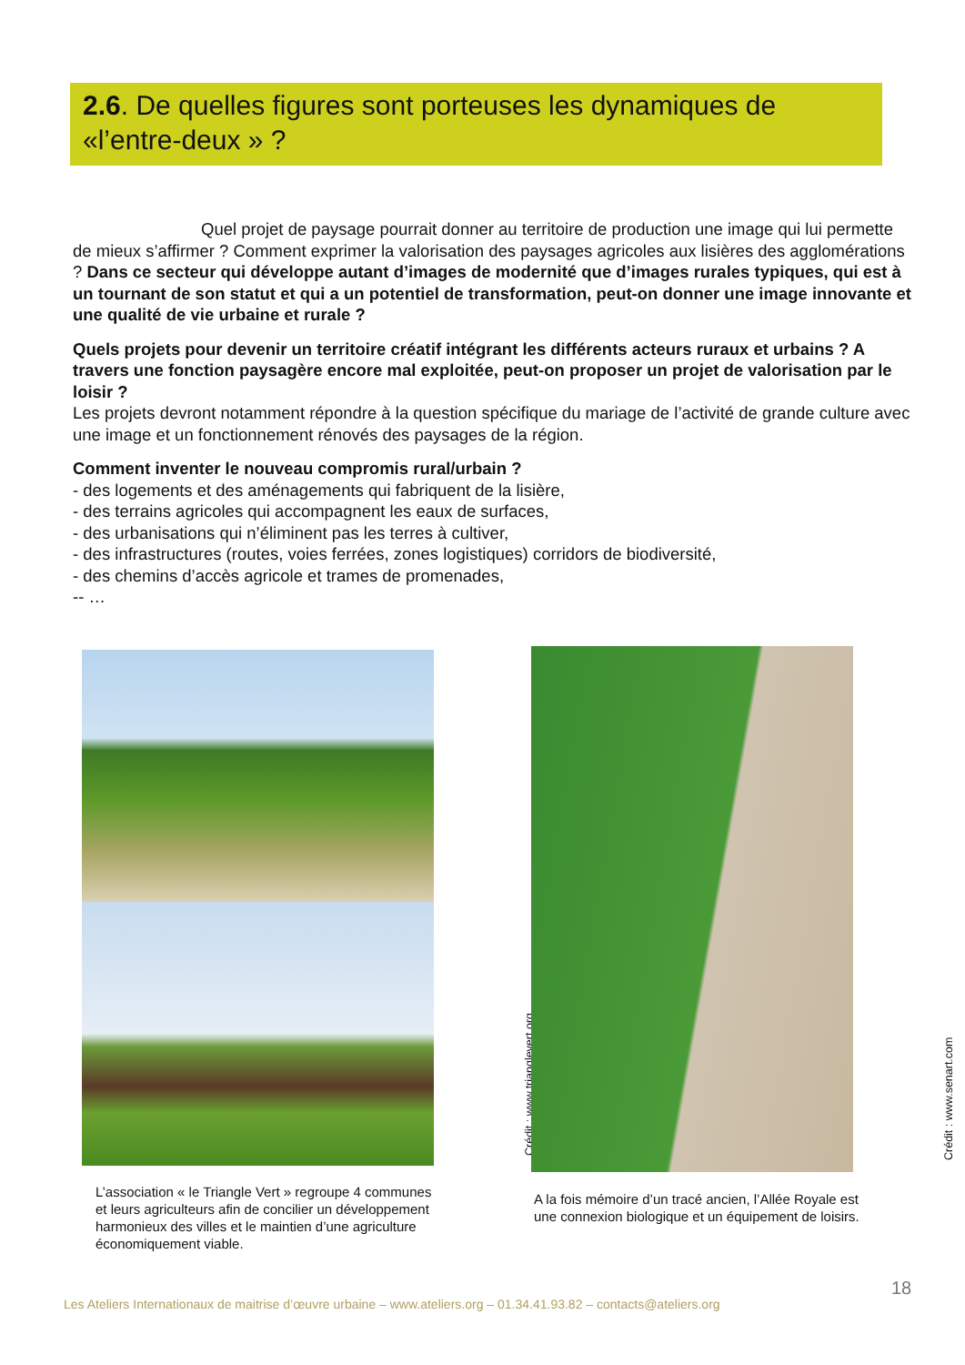2.6. De quelles figures sont porteuses les dynamiques de «l’entre-deux » ?
Quel projet de paysage pourrait donner au territoire de production une image qui lui permette de mieux s’affirmer ? Comment exprimer la valorisation des paysages agricoles aux lisières des agglomérations ? Dans ce secteur qui développe autant d’images de modernité que d’images rurales typiques, qui est à un tournant de son statut et qui a un potentiel de transformation, peut-on donner une image innovante et une qualité de vie urbaine et rurale ?
Quels projets pour devenir un territoire créatif intégrant les différents acteurs ruraux et urbains ? A travers une fonction paysagère encore mal exploitée, peut-on proposer un projet de valorisation par le loisir ?
Les projets devront notamment répondre à la question spécifique du mariage de l’activité de grande culture avec une image et un fonctionnement rénovés des paysages de la région.
Comment inventer le nouveau compromis rural/urbain ?
- des logements et des aménagements qui fabriquent de la lisière,
- des terrains agricoles qui accompagnent les eaux de surfaces,
- des urbanisations qui n’éliminent pas les terres à cultiver,
- des infrastructures (routes, voies ferrées, zones logistiques) corridors de biodiversité,
- des chemins d’accès agricole et trames de promenades,
-- …
Crédit : www.trianglevert.org Crédit : www.senart.com
L’association « le Triangle Vert » regroupe 4 communes et leurs agriculteurs afin de concilier un développement harmonieux des villes et le maintien d’une agriculture économiquement viable.
A la fois mémoire d’un tracé ancien, l’Allée Royale est une connexion biologique et un équipement de loisirs.
18
Les Ateliers Internationaux de maitrise d’œuvre urbaine – www.ateliers.org – 01.34.41.93.82 – contacts@ateliers.org